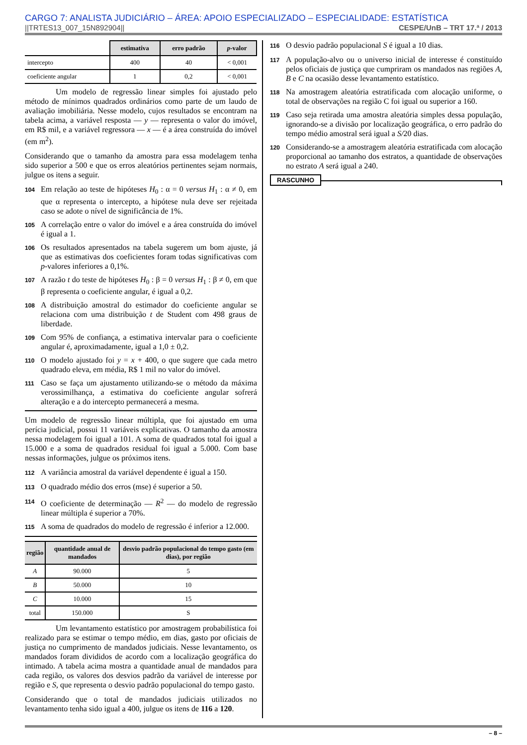CARGO 7: ANALISTA JUDICIÁRIO – ÁREA: APOIO ESPECIALIZADO – ESPECIALIDADE: ESTATÍSTICA
||TRTES13_007_15N892904|| CESPE/UnB – TRT 17.ª / 2013
| | estimativa | erro padrão | p -valor |
| intercepto | 400 | 40 | < 0,001 |
| coeficiente angular | 1 | 0,2 | < 0,001 |
Um modelo de regressão linear simples foi ajustado pelo método de mínimos quadrados ordinários como parte de um laudo de avaliação imobiliária. Nesse modelo, cujos resultados se encontram na tabela acima, a variável resposta — y — representa o valor do imóvel, em R$ mil, e a variável regressora — x — é a área construída do imóvel (em m<sup>2</sup>).
Considerando que o tamanho da amostra para essa modelagem tenha sido superior a 500 e que os erros aleatórios pertinentes sejam normais, julgue os itens a seguir.
104 Em relação ao teste de hipóteses H<sub>0</sub> : α = 0 versus H<sub>1</sub> : α ≠ 0, em que α representa o intercepto, a hipótese nula deve ser rejeitada caso se adote o nível de significância de 1%.
105 A correlação entre o valor do imóvel e a área construída do imóvel é igual a 1.
106 Os resultados apresentados na tabela sugerem um bom ajuste, já que as estimativas dos coeficientes foram todas significativas com p-valores inferiores a 0,1%.
107 A razão t do teste de hipóteses H<sub>0</sub> : β = 0 versus H<sub>1</sub> : β ≠ 0, em que β representa o coeficiente angular, é igual a 0,2.
108 A distribuição amostral do estimador do coeficiente angular se relaciona com uma distribuição t de Student com 498 graus de liberdade.
109 Com 95% de confiança, a estimativa intervalar para o coeficiente angular é, aproximadamente, igual a 1,0 ± 0,2.
110 O modelo ajustado foi y = x + 400, o que sugere que cada metro quadrado eleva, em média, R$ 1 mil no valor do imóvel.
111 Caso se faça um ajustamento utilizando-se o método da máxima verossimilhança, a estimativa do coeficiente angular sofrerá alteração e a do intercepto permanecerá a mesma.
Um modelo de regressão linear múltipla, que foi ajustado em uma perícia judicial, possui 11 variáveis explicativas. O tamanho da amostra nessa modelagem foi igual a 101. A soma de quadrados total foi igual a 15.000 e a soma de quadrados residual foi igual a 5.000. Com base nessas informações, julgue os próximos itens.
112 A variância amostral da variável dependente é igual a 150.
113 O quadrado médio dos erros (mse) é superior a 50.
114 O coeficiente de determinação — R<sup>2</sup> — do modelo de regressão linear múltipla é superior a 70%.
115 A soma de quadrados do modelo de regressão é inferior a 12.000.
| região | quantidade anual de mandados | desvio padrão populacional do tempo gasto (em dias), por região |
| --- | --- | --- |
| A | 90.000 | 5 |
| B | 50.000 | 10 |
| C | 10.000 | 15 |
| total | 150.000 | S |
Um levantamento estatístico por amostragem probabilística foi realizado para se estimar o tempo médio, em dias, gasto por oficiais de justiça no cumprimento de mandados judiciais. Nesse levantamento, os mandados foram divididos de acordo com a localização geográfica do intimado. A tabela acima mostra a quantidade anual de mandados para cada região, os valores dos desvios padrão da variável de interesse por região e S, que representa o desvio padrão populacional do tempo gasto.
Considerando que o total de mandados judiciais utilizados no levantamento tenha sido igual a 400, julgue os itens de 116 a 120.
116 O desvio padrão populacional S é igual a 10 dias.
117 A população-alvo ou o universo inicial de interesse é constituído pelos oficiais de justiça que cumpriram os mandados nas regiões A, B e C na ocasião desse levantamento estatístico.
118 Na amostragem aleatória estratificada com alocação uniforme, o total de observações na região C foi igual ou superior a 160.
119 Caso seja retirada uma amostra aleatória simples dessa população, ignorando-se a divisão por localização geográfica, o erro padrão do tempo médio amostral será igual a S/20 dias.
120 Considerando-se a amostragem aleatória estratificada com alocação proporcional ao tamanho dos estratos, a quantidade de observações no estrato A será igual a 240.
RASCUNHO
– 8 –